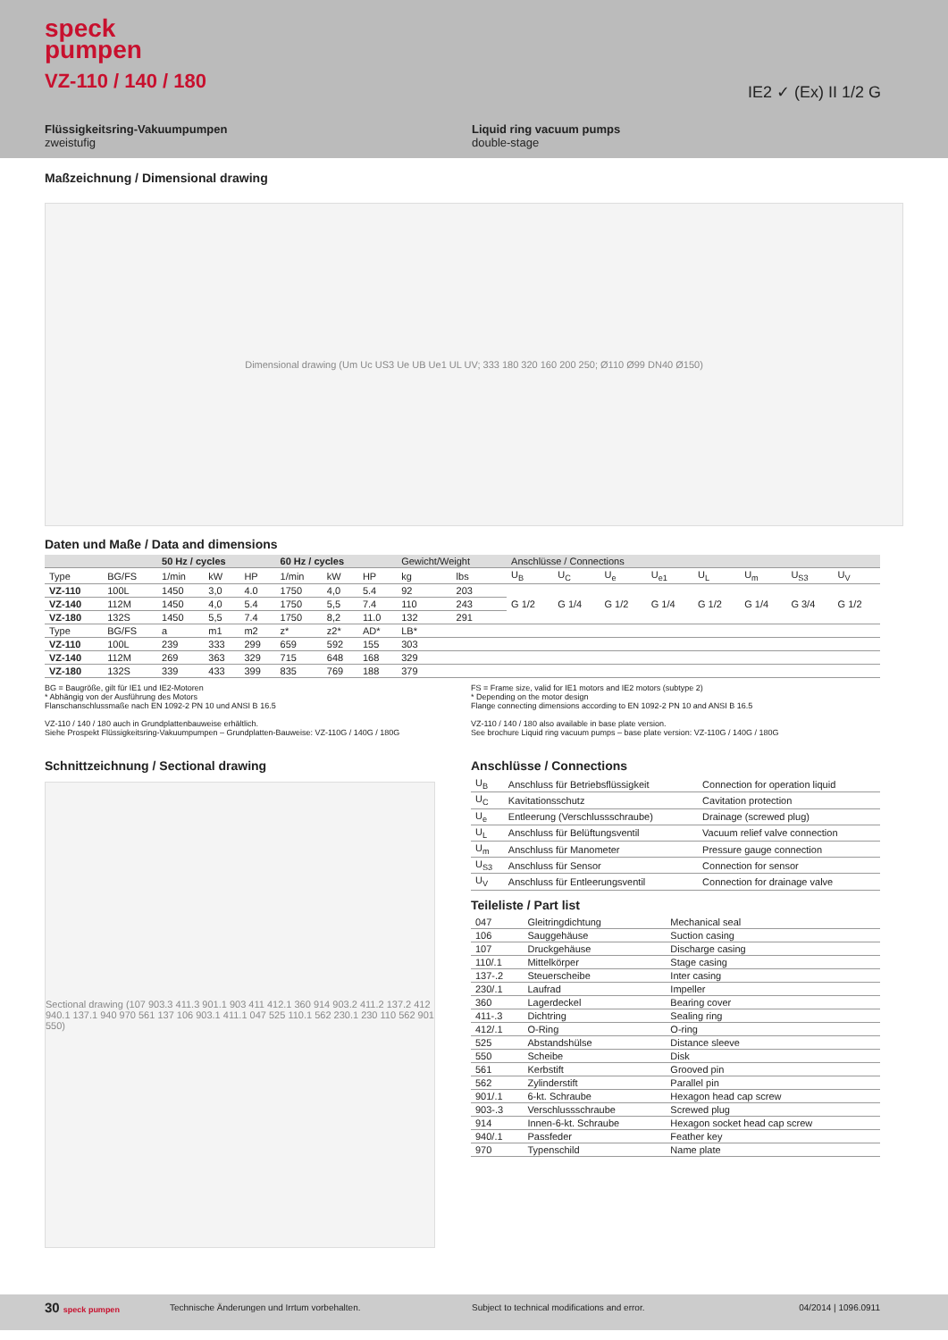speck
pumpen
VZ-110 / 140 / 180 IE2 ✓ (Ex) II 1/2 G
Flüssigkeitsring-Vakuumpumpen
zweistufig
Liquid ring vacuum pumps
double-stage
Maßzeichnung / Dimensional drawing
Dimensional drawing (Um Uc US3 Ue UB Ue1 UL UV; 333 180 320 160 200 250; Ø110 Ø99 DN40 Ø150)
Daten und Maße / Data and dimensions
| | | 50 Hz / cycles | | | 60 Hz / cycles | | | Gewicht/Weight | | Anschlüsse / Connections | | | | | | | |
| --- | --- | --- | --- | --- | --- | --- | --- | --- | --- | --- | --- | --- | --- | --- | --- | --- | --- |
| Type | BG/FS | 1/min | kW | HP | 1/min | kW | HP | kg | lbs | U<sub>B</sub> | U<sub>C</sub> | U<sub>e</sub> | U<sub>e1</sub> | U<sub>L</sub> | U<sub>m</sub> | U<sub>S3</sub> | U<sub>V</sub> |
| VZ-110 | 100L | 1450 | 3,0 | 4.0 | 1750 | 4,0 | 5.4 | 92 | 203 | G 1/2 | G 1/4 | G 1/2 | G 1/4 | G 1/2 | G 1/4 | G 3/4 | G 1/2 |
| VZ-140 | 112M | 1450 | 4,0 | 5.4 | 1750 | 5,5 | 7.4 | 110 | 243 | | | | | | | | |
| VZ-180 | 132S | 1450 | 5,5 | 7.4 | 1750 | 8,2 | 11.0 | 132 | 291 | | | | | | | | |
| Type | BG/FS | a | m1 | m2 | z* | z2* | AD* | LB* | | | | | | | | | |
| VZ-110 | 100L | 239 | 333 | 299 | 659 | 592 | 155 | 303 | | | | | | | | | |
| VZ-140 | 112M | 269 | 363 | 329 | 715 | 648 | 168 | 329 | | | | | | | | | |
| VZ-180 | 132S | 339 | 433 | 399 | 835 | 769 | 188 | 379 | | | | | | | | | |
BG = Baugröße, gilt für IE1 und IE2-Motoren
* Abhängig von der Ausführung des Motors
Flanschanschlussmaße nach EN 1092-2 PN 10 und ANSI B 16.5
VZ-110 / 140 / 180 auch in Grundplattenbauweise erhältlich.
Siehe Prospekt Flüssigkeitsring-Vakuumpumpen – Grundplatten-Bauweise: VZ-110G / 140G / 180G
FS = Frame size, valid for IE1 motors and IE2 motors (subtype 2)
* Depending on the motor design
Flange connecting dimensions according to EN 1092-2 PN 10 and ANSI B 16.5
VZ-110 / 140 / 180 also available in base plate version.
See brochure Liquid ring vacuum pumps – base plate version: VZ-110G / 140G / 180G
Schnittzeichnung / Sectional drawing
Sectional drawing (107 903.3 411.3 901.1 903 411 412.1 360 914 903.2 411.2 137.2 412 940.1 137.1 940 970 561 137 106 903.1 411.1 047 525 110.1 562 230.1 230 110 562 901 550)
Anschlüsse / Connections
| U<sub>B</sub> | Anschluss für Betriebsflüssigkeit | Connection for operation liquid |
| U<sub>C</sub> | Kavitationsschutz | Cavitation protection |
| U<sub>e</sub> | Entleerung (Verschlussschraube) | Drainage (screwed plug) |
| U<sub>L</sub> | Anschluss für Belüftungsventil | Vacuum relief valve connection |
| U<sub>m</sub> | Anschluss für Manometer | Pressure gauge connection |
| U<sub>S3</sub> | Anschluss für Sensor | Connection for sensor |
| U<sub>V</sub> | Anschluss für Entleerungsventil | Connection for drainage valve |
Teileliste / Part list
| 047 | Gleitringdichtung | Mechanical seal |
| 106 | Sauggehäuse | Suction casing |
| 107 | Druckgehäuse | Discharge casing |
| 110/.1 | Mittelkörper | Stage casing |
| 137-.2 | Steuerscheibe | Inter casing |
| 230/.1 | Laufrad | Impeller |
| 360 | Lagerdeckel | Bearing cover |
| 411-.3 | Dichtring | Sealing ring |
| 412/.1 | O-Ring | O-ring |
| 525 | Abstandshülse | Distance sleeve |
| 550 | Scheibe | Disk |
| 561 | Kerbstift | Grooved pin |
| 562 | Zylinderstift | Parallel pin |
| 901/.1 | 6-kt. Schraube | Hexagon head cap screw |
| 903-.3 | Verschlussschraube | Screwed plug |
| 914 | Innen-6-kt. Schraube | Hexagon socket head cap screw |
| 940/.1 | Passfeder | Feather key |
| 970 | Typenschild | Name plate |
30 speck pumpen Technische Änderungen und Irrtum vorbehalten. Subject to technical modifications and error. 04/2014 | 1096.0911